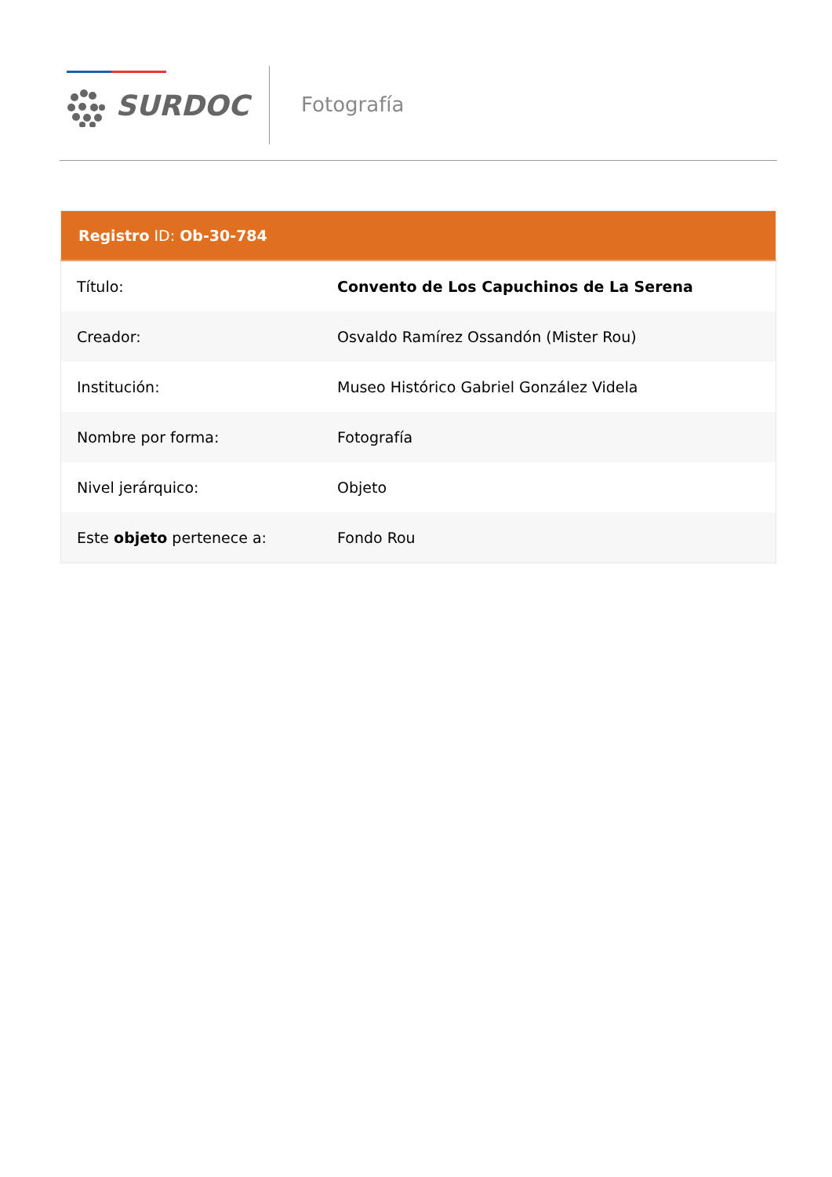SURDOC Fotografía
| Registro ID: Ob-30-784 | |
| --- | --- |
| Título: | Convento de Los Capuchinos de La Serena |
| Creador: | Osvaldo Ramírez Ossandón (Mister Rou) |
| Institución: | Museo Histórico Gabriel González Videla |
| Nombre por forma: | Fotografía |
| Nivel jerárquico: | Objeto |
| Este objeto pertenece a: | Fondo Rou |